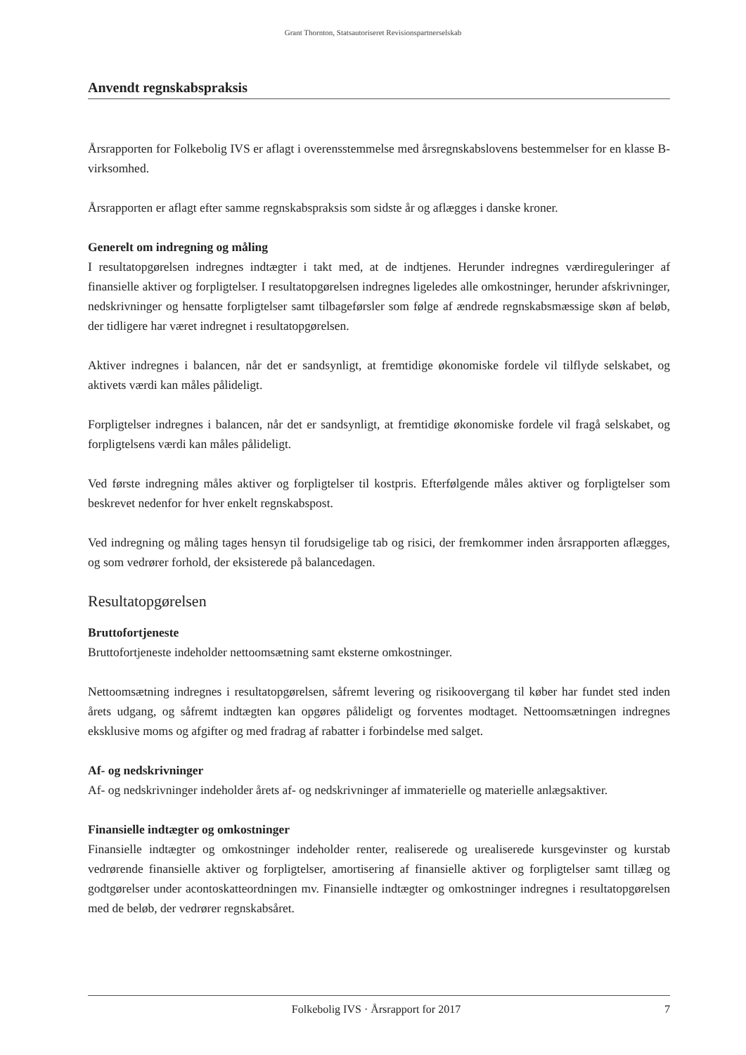Grant Thornton, Statsautoriseret Revisionspartnerselskab
Anvendt regnskabspraksis
Årsrapporten for Folkebolig IVS er aflagt i overensstemmelse med årsregnskabslovens bestemmelser for en klasse B-virksomhed.
Årsrapporten er aflagt efter samme regnskabspraksis som sidste år og aflægges i danske kroner.
Generelt om indregning og måling
I resultatopgørelsen indregnes indtægter i takt med, at de indtjenes. Herunder indregnes værdireguleringer af finansielle aktiver og forpligtelser. I resultatopgørelsen indregnes ligeledes alle omkostninger, herunder afskrivninger, nedskrivninger og hensatte forpligtelser samt tilbageførsler som følge af ændrede regnskabsmæssige skøn af beløb, der tidligere har været indregnet i resultatopgørelsen.
Aktiver indregnes i balancen, når det er sandsynligt, at fremtidige økonomiske fordele vil tilflyde selskabet, og aktivets værdi kan måles pålideligt.
Forpligtelser indregnes i balancen, når det er sandsynligt, at fremtidige økonomiske fordele vil fragå selskabet, og forpligtelsens værdi kan måles pålideligt.
Ved første indregning måles aktiver og forpligtelser til kostpris. Efterfølgende måles aktiver og forpligtelser som beskrevet nedenfor for hver enkelt regnskabspost.
Ved indregning og måling tages hensyn til forudsigelige tab og risici, der fremkommer inden årsrapporten aflægges, og som vedrører forhold, der eksisterede på balancedagen.
Resultatopgørelsen
Bruttofortjeneste
Bruttofortjeneste indeholder nettoomsætning samt eksterne omkostninger.
Nettoomsætning indregnes i resultatopgørelsen, såfremt levering og risikoovergang til køber har fundet sted inden årets udgang, og såfremt indtægten kan opgøres pålideligt og forventes modtaget. Nettoomsætningen indregnes eksklusive moms og afgifter og med fradrag af rabatter i forbindelse med salget.
Af- og nedskrivninger
Af- og nedskrivninger indeholder årets af- og nedskrivninger af immaterielle og materielle anlægsaktiver.
Finansielle indtægter og omkostninger
Finansielle indtægter og omkostninger indeholder renter, realiserede og urealiserede kursgevinster og kurstab vedrørende finansielle aktiver og forpligtelser, amortisering af finansielle aktiver og forpligtelser samt tillæg og godtgørelser under acontoskatteordningen mv. Finansielle indtægter og omkostninger indregnes i resultatopgørelsen med de beløb, der vedrører regnskabsåret.
Folkebolig IVS · Årsrapport for 2017 7